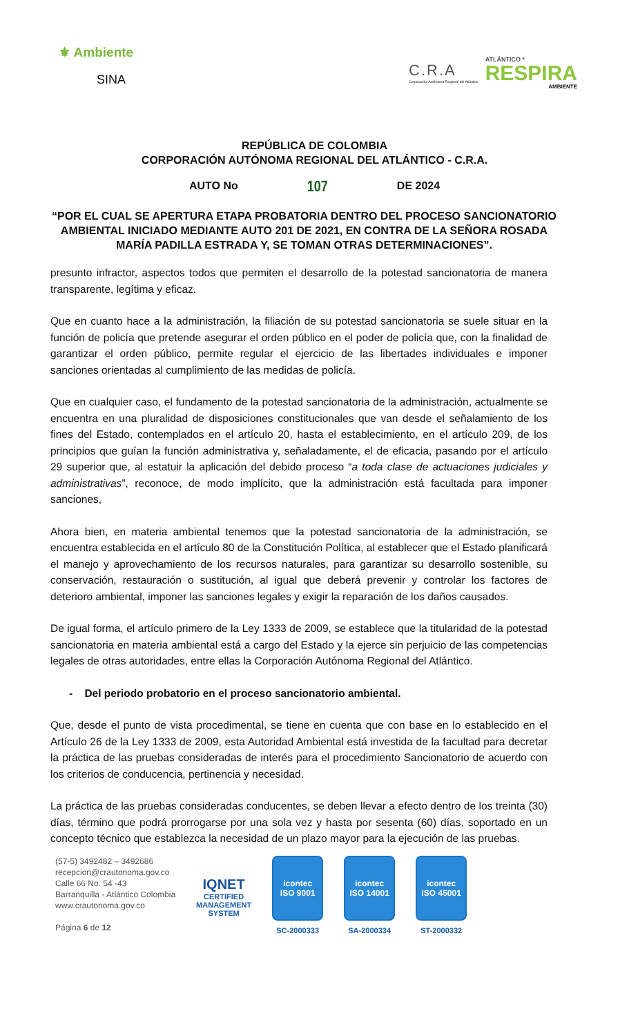⚜ Ambiente
SINA
C.R.A
Corporación Autónoma Regional del Atlántico
ATLÁNTICO *
RESPIRA
AMBIENTE
REPÚBLICA DE COLOMBIA
CORPORACIÓN AUTÓNOMA REGIONAL DEL ATLÁNTICO - C.R.A.
AUTO No 107 DE 2024
“POR EL CUAL SE APERTURA ETAPA PROBATORIA DENTRO DEL PROCESO SANCIONATORIO AMBIENTAL INICIADO MEDIANTE AUTO 201 DE 2021, EN CONTRA DE LA SEÑORA ROSADA MARÍA PADILLA ESTRADA Y, SE TOMAN OTRAS DETERMINACIONES”.
presunto infractor, aspectos todos que permiten el desarrollo de la potestad sancionatoria de manera transparente, legítima y eficaz.
Que en cuanto hace a la administración, la filiación de su potestad sancionatoria se suele situar en la función de policía que pretende asegurar el orden público en el poder de policía que, con la finalidad de garantizar el orden público, permite regular el ejercicio de las libertades individuales e imponer sanciones orientadas al cumplimiento de las medidas de policía.
Que en cualquier caso, el fundamento de la potestad sancionatoria de la administración, actualmente se encuentra en una pluralidad de disposiciones constitucionales que van desde el señalamiento de los fines del Estado, contemplados en el artículo 20, hasta el establecimiento, en el artículo 209, de los principios que guían la función administrativa y, señaladamente, el de eficacia, pasando por el artículo 29 superior que, al estatuir la aplicación del debido proceso “a toda clase de actuaciones judiciales y administrativas”, reconoce, de modo implícito, que la administración está facultada para imponer sanciones,
Ahora bien, en materia ambiental tenemos que la potestad sancionatoria de la administración, se encuentra establecida en el artículo 80 de la Constitución Política, al establecer que el Estado planificará el manejo y aprovechamiento de los recursos naturales, para garantizar su desarrollo sostenible, su conservación, restauración o sustitución, al igual que deberá prevenir y controlar los factores de deterioro ambiental, imponer las sanciones legales y exigir la reparación de los daños causados.
De igual forma, el artículo primero de la Ley 1333 de 2009, se establece que la titularidad de la potestad sancionatoria en materia ambiental está a cargo del Estado y la ejerce sin perjuicio de las competencias legales de otras autoridades, entre ellas la Corporación Autónoma Regional del Atlántico.
- Del periodo probatorio en el proceso sancionatorio ambiental.
Que, desde el punto de vista procedimental, se tiene en cuenta que con base en lo establecido en el Artículo 26 de la Ley 1333 de 2009, esta Autoridad Ambiental está investida de la facultad para decretar la práctica de las pruebas consideradas de interés para el procedimiento Sancionatorio de acuerdo con los criterios de conducencia, pertinencia y necesidad.
La práctica de las pruebas consideradas conducentes, se deben llevar a efecto dentro de los treinta (30) días, término que podrá prorrogarse por una sola vez y hasta por sesenta (60) días, soportado en un concepto técnico que establezca la necesidad de un plazo mayor para la ejecución de las pruebas.
(57-5) 3492482 – 3492686
recepcion@crautonoma.gov.co
Calle 66 No. 54 -43
Barranquilla - Atlántico Colombia
www.crautonoma.gov.co
Página 6 de 12
IQNET
CERTIFIED
MANAGEMENT
SYSTEM
icontec
ISO 9001
SC-2000333
icontec
ISO 14001
SA-2000334
icontec
ISO 45001
ST-2000332